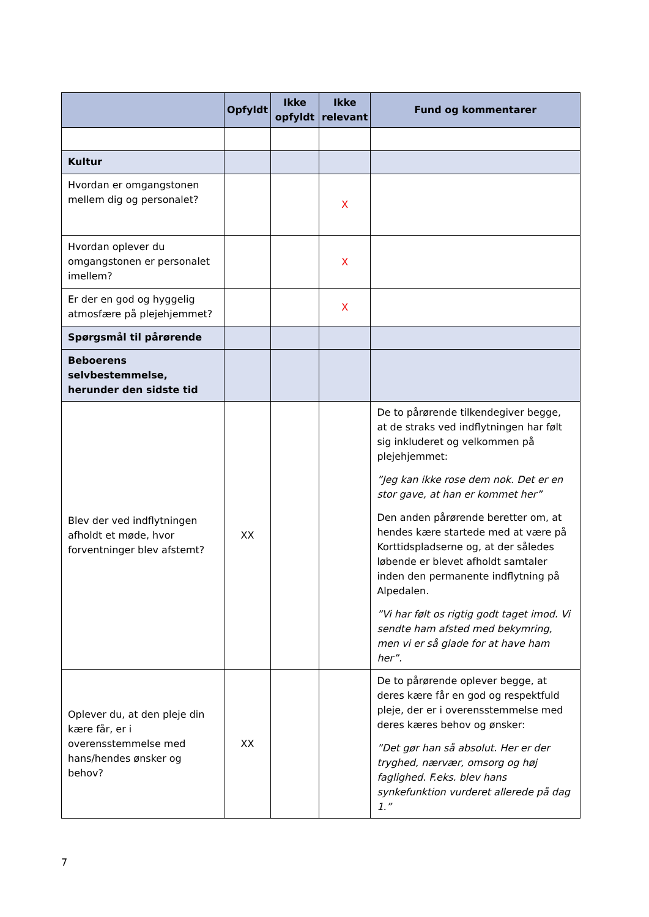| | Opfyldt | Ikke opfyldt | Ikke relevant | Fund og kommentarer |
| --- | --- | --- | --- | --- |
| Kultur | | | | |
| Hvordan er omgangstonen mellem dig og personalet? | | | X | |
| Hvordan oplever du omgangstonen er personalet imellem? | | | X | |
| Er der en god og hyggelig atmosfære på plejehjemmet? | | | X | |
| Spørgsmål til pårørende | | | | |
| Beboerens selvbestemmelse, herunder den sidste tid | | | | |
| Blev der ved indflytningen afholdt et møde, hvor forventninger blev afstemt? | XX | | | De to pårørende tilkendegiver begge, at de straks ved indflytningen har følt sig inkluderet og velkommen på plejehjemmet: ”Jeg kan ikke rose dem nok. Det er en stor gave, at han er kommet her” Den anden pårørende beretter om, at hendes kære startede med at være på Korttidspladserne og, at der således løbende er blevet afholdt samtaler inden den permanente indflytning på Alpedalen. ”Vi har følt os rigtig godt taget imod. Vi sendte ham afsted med bekymring, men vi er så glade for at have ham her”. |
| Oplever du, at den pleje din kære får, er i overensstemmelse med hans/hendes ønsker og behov? | XX | | | De to pårørende oplever begge, at deres kære får en god og respektfuld pleje, der er i overensstemmelse med deres kæres behov og ønsker: ”Det gør han så absolut. Her er der tryghed, nærvær, omsorg og høj faglighed. F.eks. blev hans synkefunktion vurderet allerede på dag 1.” |
7